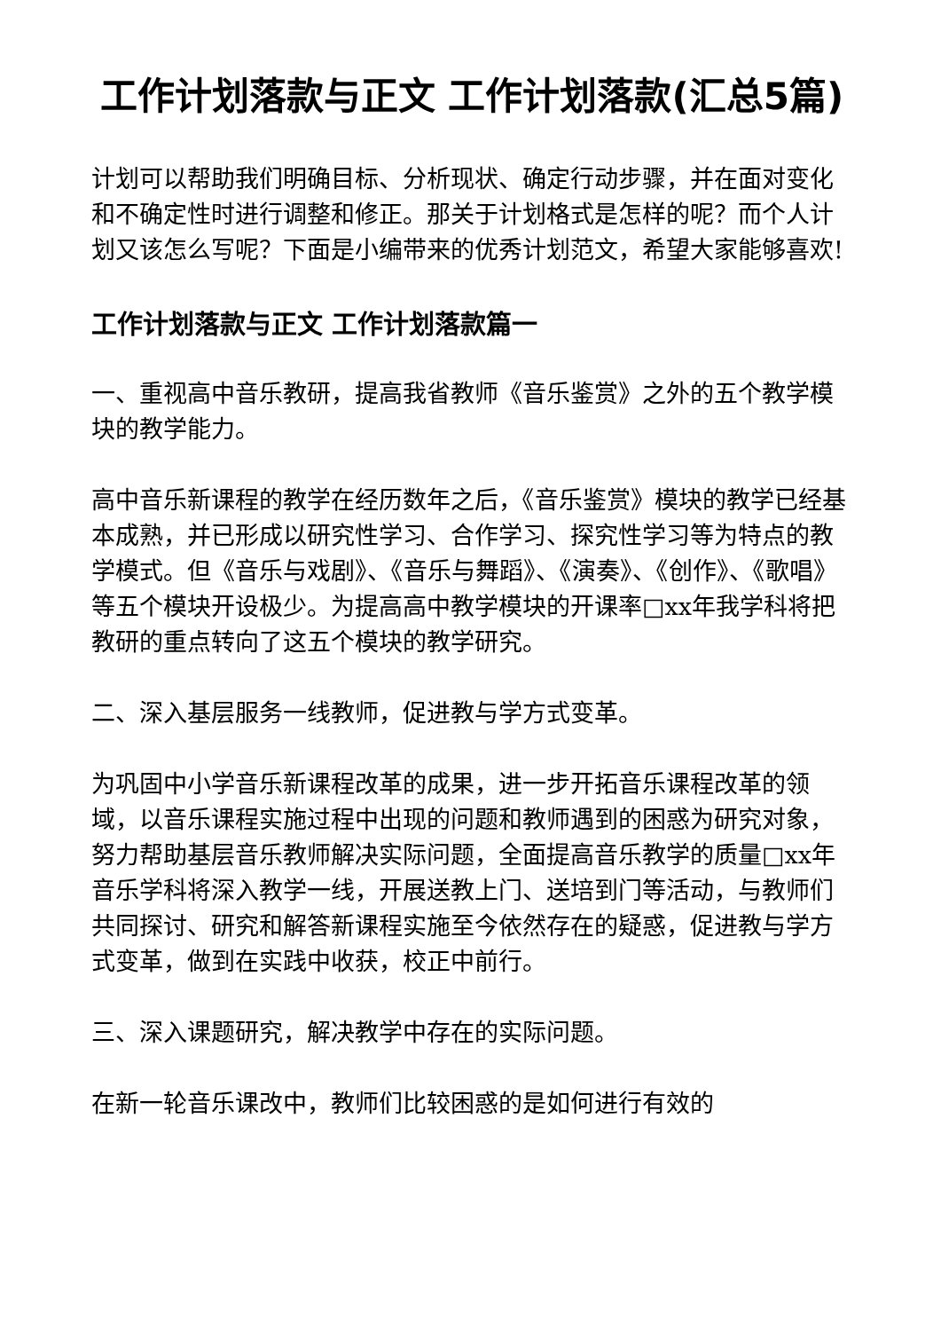工作计划落款与正文 工作计划落款(汇总5篇)
计划可以帮助我们明确目标、分析现状、确定行动步骤，并在面对变化和不确定性时进行调整和修正。那关于计划格式是怎样的呢？而个人计划又该怎么写呢？下面是小编带来的优秀计划范文，希望大家能够喜欢!
工作计划落款与正文 工作计划落款篇一
一、重视高中音乐教研，提高我省教师《音乐鉴赏》之外的五个教学模块的教学能力。
高中音乐新课程的教学在经历数年之后，《音乐鉴赏》模块的教学已经基本成熟，并已形成以研究性学习、合作学习、探究性学习等为特点的教学模式。但《音乐与戏剧》、《音乐与舞蹈》、《演奏》、《创作》、《歌唱》等五个模块开设极少。为提高高中教学模块的开课率□xx年我学科将把教研的重点转向了这五个模块的教学研究。
二、深入基层服务一线教师，促进教与学方式变革。
为巩固中小学音乐新课程改革的成果，进一步开拓音乐课程改革的领域，以音乐课程实施过程中出现的问题和教师遇到的困惑为研究对象，努力帮助基层音乐教师解决实际问题，全面提高音乐教学的质量□xx年音乐学科将深入教学一线，开展送教上门、送培到门等活动，与教师们共同探讨、研究和解答新课程实施至今依然存在的疑惑，促进教与学方式变革，做到在实践中收获，校正中前行。
三、深入课题研究，解决教学中存在的实际问题。
在新一轮音乐课改中，教师们比较困惑的是如何进行有效的